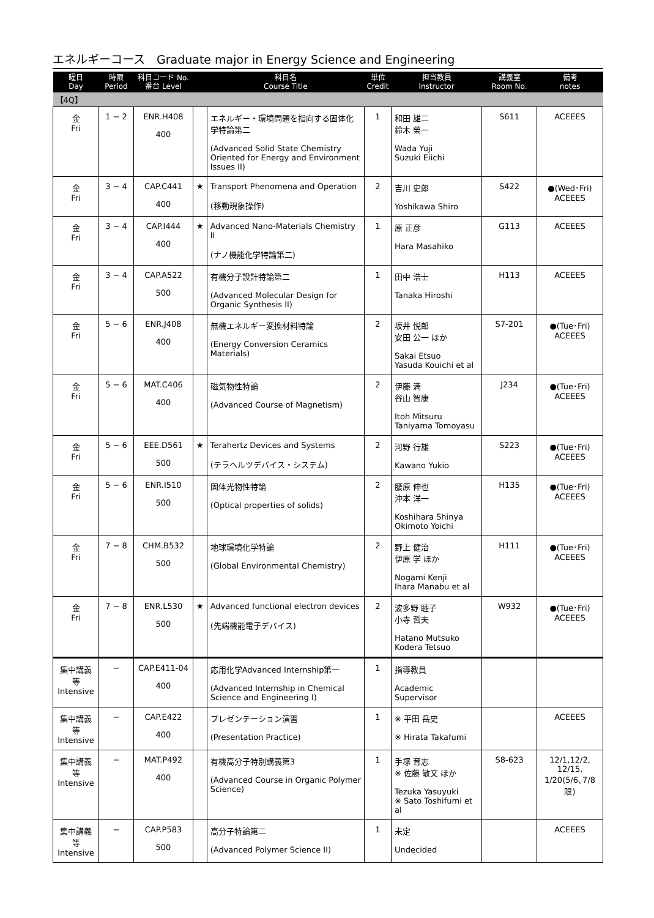エネルギーコース　Graduate major in Energy Science and Engineering
| 曜日 Day | 時限 Period | 科目コード No. 番台 Level | | 科目名 Course Title | 単位 Credit | 担当教員 Instructor | 講義室 Room No. | 備考 notes |
| --- | --- | --- | --- | --- | --- | --- | --- | --- |
| 【4Q】 | | | | | | | | |
| 金 Fri | 1 − 2 | ENR.H408 400 | | エネルギー・環境問題を指向する固体化学特論第二 (Advanced Solid State Chemistry Oriented for Energy and Environment Issues II) | 1 | 和田 雄二 鈴木 榮一 Wada Yuji Suzuki Eiichi | S611 | ACEEES |
| 金 Fri | 3 − 4 | CAP.C441 400 | ★ | Transport Phenomena and Operation (移動現象操作) | 2 | 吉川 史郎 Yoshikawa Shiro | S422 | ●(Wed･Fri) ACEEES |
| 金 Fri | 3 − 4 | CAP.I444 400 | ★ | Advanced Nano-Materials Chemistry II (ナノ機能化学特論第二) | 1 | 原 正彦 Hara Masahiko | G113 | ACEEES |
| 金 Fri | 3 − 4 | CAP.A522 500 | | 有機分子設計特論第二 (Advanced Molecular Design for Organic Synthesis II) | 1 | 田中 浩士 Tanaka Hiroshi | H113 | ACEEES |
| 金 Fri | 5 − 6 | ENR.J408 400 | | 無機エネルギー変換材料特論 (Energy Conversion Ceramics Materials) | 2 | 坂井 悦郎 安田 公一 ほか Sakai Etsuo Yasuda Kouichi et al | S7-201 | ●(Tue･Fri) ACEEES |
| 金 Fri | 5 − 6 | MAT.C406 400 | | 磁気物性特論 (Advanced Course of Magnetism) | 2 | 伊藤 満 谷山 智康 Itoh Mitsuru Taniyama Tomoyasu | J234 | ●(Tue･Fri) ACEEES |
| 金 Fri | 5 − 6 | EEE.D561 500 | ★ | Terahertz Devices and Systems (テラヘルツデバイス・システム) | 2 | 河野 行雄 Kawano Yukio | S223 | ●(Tue･Fri) ACEEES |
| 金 Fri | 5 − 6 | ENR.I510 500 | | 固体光物性特論 (Optical properties of solids) | 2 | 腰原 伸也 沖本 洋一 Koshihara Shinya Okimoto Yoichi | H135 | ●(Tue･Fri) ACEEES |
| 金 Fri | 7 − 8 | CHM.B532 500 | | 地球環境化学特論 (Global Environmental Chemistry) | 2 | 野上 健治 伊原 学 ほか Nogami Kenji Ihara Manabu et al | H111 | ●(Tue･Fri) ACEEES |
| 金 Fri | 7 − 8 | ENR.L530 500 | ★ | Advanced functional electron devices (先端機能電子デバイス) | 2 | 波多野 睦子 小寺 哲夫 Hatano Mutsuko Kodera Tetsuo | W932 | ●(Tue･Fri) ACEEES |
| 集中講義等 Intensive | − | CAP.E411-04 400 | | 応用化学Advanced Internship第一 (Advanced Internship in Chemical Science and Engineering I) | 1 | 指導教員 Academic Supervisor | | |
| 集中講義等 Intensive | − | CAP.E422 400 | | プレゼンテーション演習 (Presentation Practice) | 1 | ※ 平田 岳史 ※ Hirata Takafumi | | ACEEES |
| 集中講義等 Intensive | − | MAT.P492 400 | | 有機高分子特別講義第3 (Advanced Course in Organic Polymer Science) | 1 | 手塚 育志 ※ 佐藤 敏文 ほか Tezuka Yasuyuki ※ Sato Toshifumi et al | S8-623 | 12/1,12/2, 12/15, 1/20(5/6､7/8限) |
| 集中講義等 Intensive | − | CAP.P583 500 | | 高分子特論第二 (Advanced Polymer Science II) | 1 | 未定 Undecided | | ACEEES |